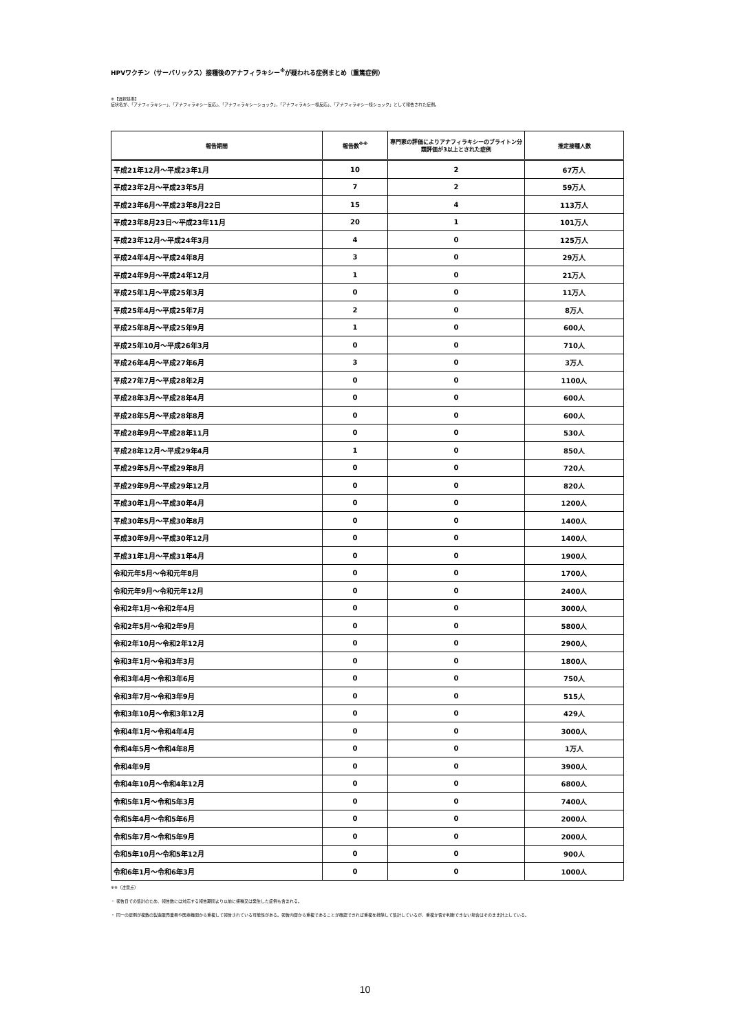HPVワクチン（サーバリックス）接種後のアナフィラキシー<sup>※</sup>が疑われる症例まとめ（重篤症例）
※【選択基準】
症状名が、「アナフィラキシー」、「アナフィラキシー反応」、「アナフィラキシーショック」、「アナフィラキシー様反応」、「アナフィラキシー様ショック」として報告された症例。
| 報告期間 | 報告数<sup>※※</sup> | 専門家の評価によりアナフィラキシーのブライトン分類評価が3以上とされた症例 | 推定接種人数 |
| --- | --- | --- | --- |
| 平成21年12月～平成23年1月 | 10 | 2 | 67万人 |
| 平成23年2月～平成23年5月 | 7 | 2 | 59万人 |
| 平成23年6月～平成23年8月22日 | 15 | 4 | 113万人 |
| 平成23年8月23日～平成23年11月 | 20 | 1 | 101万人 |
| 平成23年12月～平成24年3月 | 4 | 0 | 125万人 |
| 平成24年4月～平成24年8月 | 3 | 0 | 29万人 |
| 平成24年9月～平成24年12月 | 1 | 0 | 21万人 |
| 平成25年1月～平成25年3月 | 0 | 0 | 11万人 |
| 平成25年4月～平成25年7月 | 2 | 0 | 8万人 |
| 平成25年8月～平成25年9月 | 1 | 0 | 600人 |
| 平成25年10月～平成26年3月 | 0 | 0 | 710人 |
| 平成26年4月～平成27年6月 | 3 | 0 | 3万人 |
| 平成27年7月～平成28年2月 | 0 | 0 | 1100人 |
| 平成28年3月～平成28年4月 | 0 | 0 | 600人 |
| 平成28年5月～平成28年8月 | 0 | 0 | 600人 |
| 平成28年9月～平成28年11月 | 0 | 0 | 530人 |
| 平成28年12月～平成29年4月 | 1 | 0 | 850人 |
| 平成29年5月～平成29年8月 | 0 | 0 | 720人 |
| 平成29年9月～平成29年12月 | 0 | 0 | 820人 |
| 平成30年1月～平成30年4月 | 0 | 0 | 1200人 |
| 平成30年5月～平成30年8月 | 0 | 0 | 1400人 |
| 平成30年9月～平成30年12月 | 0 | 0 | 1400人 |
| 平成31年1月～平成31年4月 | 0 | 0 | 1900人 |
| 令和元年5月～令和元年8月 | 0 | 0 | 1700人 |
| 令和元年9月～令和元年12月 | 0 | 0 | 2400人 |
| 令和2年1月～令和2年4月 | 0 | 0 | 3000人 |
| 令和2年5月～令和2年9月 | 0 | 0 | 5800人 |
| 令和2年10月～令和2年12月 | 0 | 0 | 2900人 |
| 令和3年1月～令和3年3月 | 0 | 0 | 1800人 |
| 令和3年4月～令和3年6月 | 0 | 0 | 750人 |
| 令和3年7月～令和3年9月 | 0 | 0 | 515人 |
| 令和3年10月～令和3年12月 | 0 | 0 | 429人 |
| 令和4年1月～令和4年4月 | 0 | 0 | 3000人 |
| 令和4年5月～令和4年8月 | 0 | 0 | 1万人 |
| 令和4年9月 | 0 | 0 | 3900人 |
| 令和4年10月～令和4年12月 | 0 | 0 | 6800人 |
| 令和5年1月～令和5年3月 | 0 | 0 | 7400人 |
| 令和5年4月～令和5年6月 | 0 | 0 | 2000人 |
| 令和5年7月～令和5年9月 | 0 | 0 | 2000人 |
| 令和5年10月～令和5年12月 | 0 | 0 | 900人 |
| 令和6年1月～令和6年3月 | 0 | 0 | 1000人 |
※※（注意点）
・ 報告日での集計のため、報告数には対応する報告期間より以前に接種又は発生した症例も含まれる。
・ 同一の症例が複数の製造販売業者や医療機関から重複して報告されている可能性がある。報告内容から重複であることが確認できれば重複を排除して集計しているが、重複か否か判断できない場合はそのまま計上している。
10